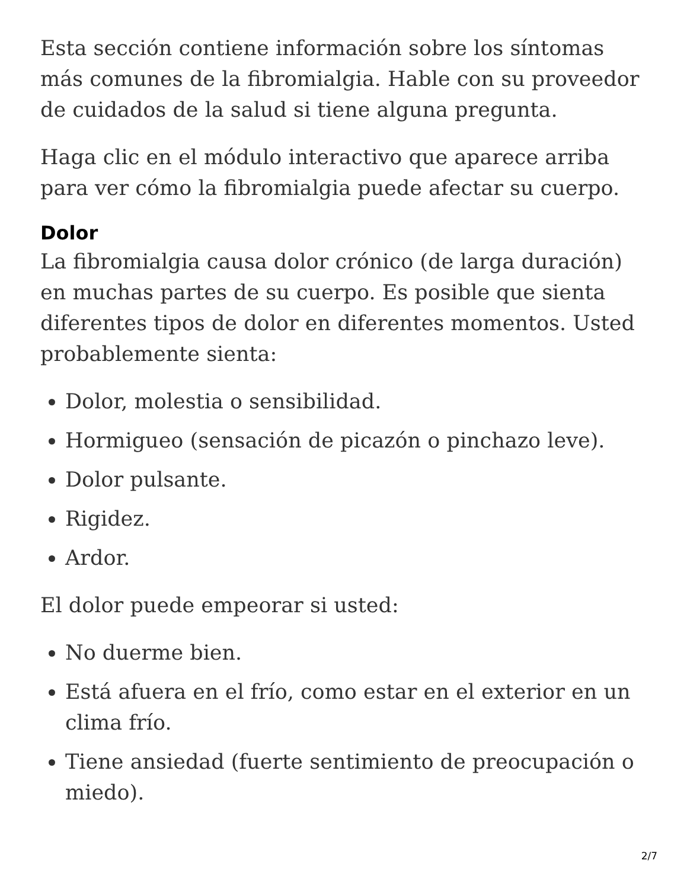Esta sección contiene información sobre los síntomas más comunes de la fibromialgia. Hable con su proveedor de cuidados de la salud si tiene alguna pregunta.
Haga clic en el módulo interactivo que aparece arriba para ver cómo la fibromialgia puede afectar su cuerpo.
Dolor
La fibromialgia causa dolor crónico (de larga duración) en muchas partes de su cuerpo. Es posible que sienta diferentes tipos de dolor en diferentes momentos. Usted probablemente sienta:
Dolor, molestia o sensibilidad.
Hormigueo (sensación de picazón o pinchazo leve).
Dolor pulsante.
Rigidez.
Ardor.
El dolor puede empeorar si usted:
No duerme bien.
Está afuera en el frío, como estar en el exterior en un clima frío.
Tiene ansiedad (fuerte sentimiento de preocupación o miedo).
2/7